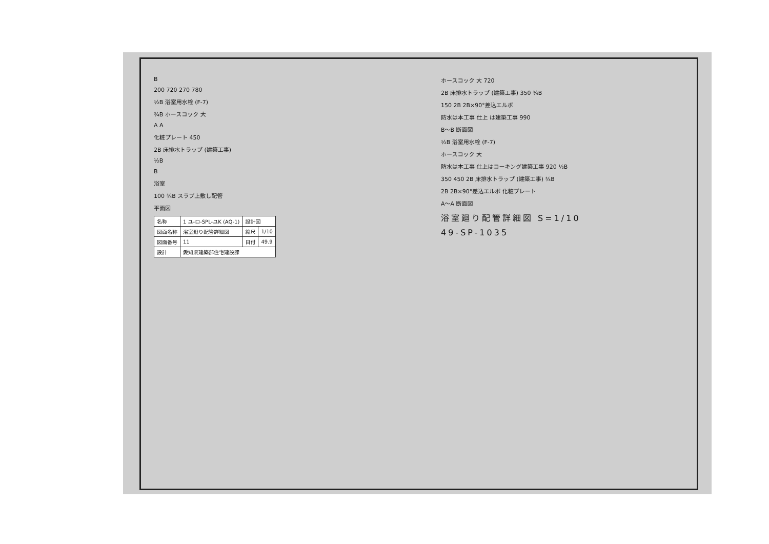B
200 720 270 780
½B 浴室用水栓 (F-7)
¾B ホースコック 大
A A
化粧プレート 450
2B 床排水トラップ (建築工事)
½B
B
浴室
100 ¾B スラブ上敷し配管
平面図
| 名称 | 1 ユ-ロ-SPL-ユK (AQ-1) | 設計図 | |
| 図面名称 | 浴室廻り配管詳細図 | 縮尺 | 1/10 |
| 図面番号 | 11 | 日付 | 49.9 |
| 設計 | 愛知県建築部住宅建設課 | | |
ホースコック 大 720
2B 床排水トラップ (建築工事) 350 ¾B
150 2B 2B×90°差込エルボ
防水は本工事 仕上 は建築工事 990
B～B 断面図
½B 浴室用水栓 (F-7)
ホースコック 大
防水は本工事 仕上はコーキング建築工事 920 ½B
350 450 2B 床排水トラップ (建築工事) ¾B
2B 2B×90°差込エルボ 化粧プレート
A～A 断面図
浴室廻り配管詳細図 S=1/10
49-SP-1035